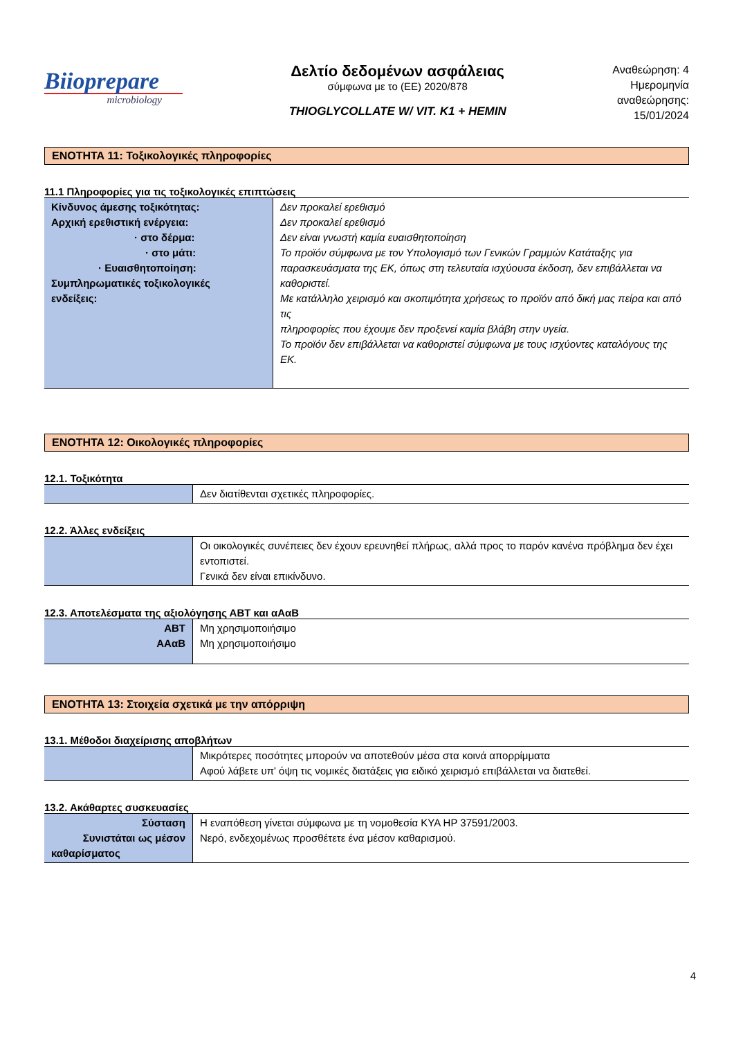Biioprepare
microbiology
Δελτίο δεδομένων ασφάλειας
σύμφωνα με το (ΕΕ) 2020/878
THIOGLYCOLLATE W/ VIT. K1 + HEMIN
Αναθεώρηση: 4
Ημερομηνία
αναθεώρησης:
15/01/2024
ΕΝΟΤΗΤΑ 11: Τοξικολογικές πληροφορίες
11.1 Πληροφορίες για τις τοξικολογικές επιπτώσεις
| Κίνδυνος άμεσης τοξικότητας: Αρχική ερεθιστική ενέργεια: · στο δέρμα: · στο μάτι: · Ευαισθητοποίηση: Συμπληρωματικές τοξικολογικές ενδείξεις: | Δεν προκαλεί ερεθισμό Δεν προκαλεί ερεθισμό Δεν είναι γνωστή καμία ευαισθητοποίηση Το προϊόν σύμφωνα με τον Υπολογισμό των Γενικών Γραμμών Κατάταξης για παρασκευάσματα της ΕΚ, όπως στη τελευταία ισχύουσα έκδοση, δεν επιβάλλεται να καθοριστεί. Με κατάλληλο χειρισμό και σκοπιμότητα χρήσεως το προϊόν από δική μας πείρα και από τις πληροφορίες που έχουμε δεν προξενεί καμία βλάβη στην υγεία. Το προϊόν δεν επιβάλλεται να καθοριστεί σύμφωνα με τους ισχύοντες καταλόγους της ΕΚ. |
ΕΝΟΤΗΤΑ 12: Οικολογικές πληροφορίες
12.1. Τοξικότητα
| | Δεν διατίθενται σχετικές πληροφορίες. |
12.2. Άλλες ενδείξεις
| | Οι οικολογικές συνέπειες δεν έχουν ερευνηθεί πλήρως, αλλά προς το παρόν κανένα πρόβλημα δεν έχει εντοπιστεί. Γενικά δεν είναι επικίνδυνο. |
12.3. Αποτελέσματα της αξιολόγησης ΑΒΤ και αΑαΒ
| ΑΒΤ ΑΑαΒ | Μη χρησιμοποιήσιμο Μη χρησιμοποιήσιμο |
ΕΝΟΤΗΤΑ 13: Στοιχεία σχετικά με την απόρριψη
13.1. Μέθοδοι διαχείρισης αποβλήτων
| | Μικρότερες ποσότητες μπορούν να αποτεθούν μέσα στα κοινά απορρίμματα Αφού λάβετε υπ' όψη τις νομικές διατάξεις για ειδικό χειρισμό επιβάλλεται να διατεθεί. |
13.2. Ακάθαρτες συσκευασίες
| Σύσταση Συνιστάται ως μέσον καθαρίσματος | Η εναπόθεση γίνεται σύμφωνα με τη νομοθεσία ΚΥΑ ΗΡ 37591/2003. Νερό, ενδεχομένως προσθέτετε ένα μέσον καθαρισμού. |
4